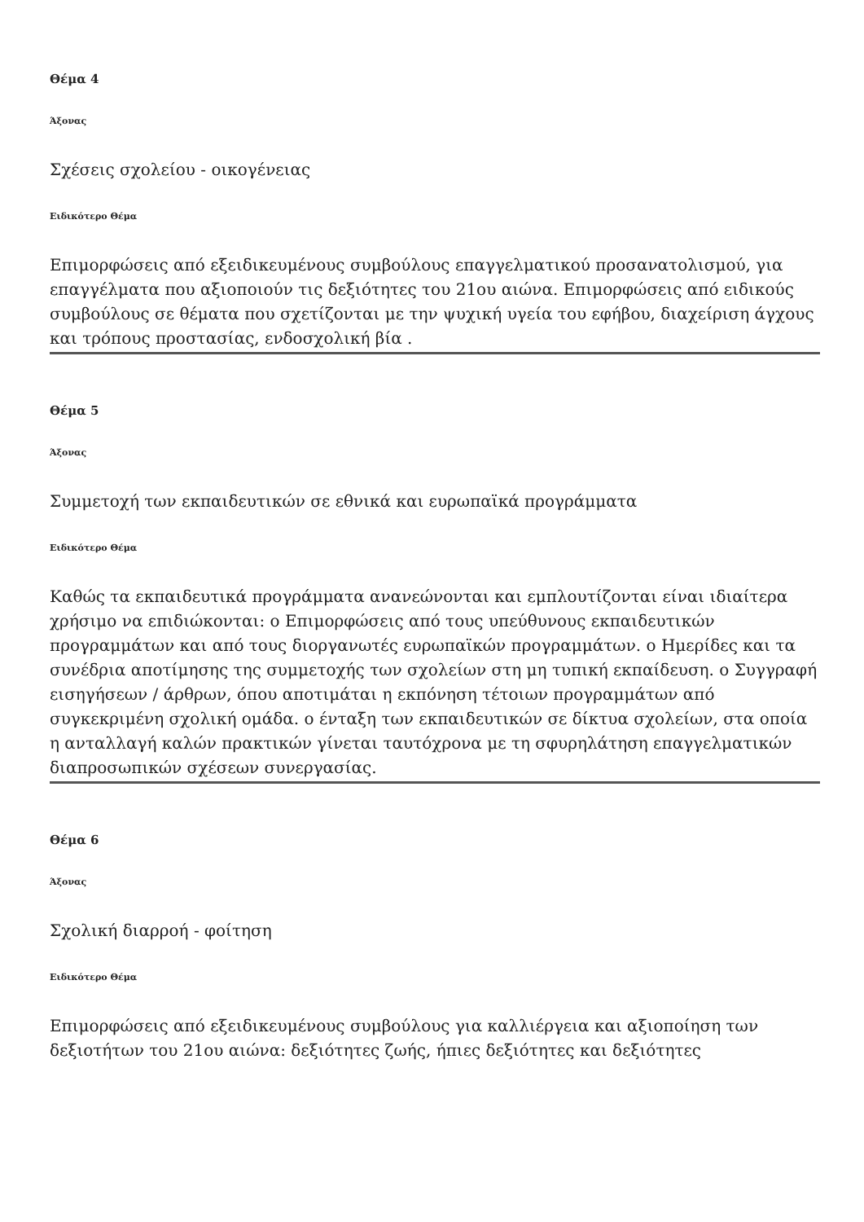Θέμα 4
Άξονας
Σχέσεις σχολείου - οικογένειας
Ειδικότερο Θέμα
Επιμορφώσεις από εξειδικευμένους συμβούλους επαγγελματικού προσανατολισμού, για επαγγέλματα που αξιοποιούν τις δεξιότητες του 21ου αιώνα. Επιμορφώσεις από ειδικούς συμβούλους σε θέματα που σχετίζονται με την ψυχική υγεία του εφήβου, διαχείριση άγχους και τρόπους προστασίας, ενδοσχολική βία .
Θέμα 5
Άξονας
Συμμετοχή των εκπαιδευτικών σε εθνικά και ευρωπαϊκά προγράμματα
Ειδικότερο Θέμα
Καθώς τα εκπαιδευτικά προγράμματα ανανεώνονται και εμπλουτίζονται είναι ιδιαίτερα χρήσιμο να επιδιώκονται: ο Επιμορφώσεις από τους υπεύθυνους εκπαιδευτικών προγραμμάτων και από τους διοργανωτές ευρωπαϊκών προγραμμάτων. ο Ημερίδες και τα συνέδρια αποτίμησης της συμμετοχής των σχολείων στη μη τυπική εκπαίδευση. ο Συγγραφή εισηγήσεων / άρθρων, όπου αποτιμάται η εκπόνηση τέτοιων προγραμμάτων από συγκεκριμένη σχολική ομάδα. ο ένταξη των εκπαιδευτικών σε δίκτυα σχολείων, στα οποία η ανταλλαγή καλών πρακτικών γίνεται ταυτόχρονα με τη σφυρηλάτηση επαγγελματικών διαπροσωπικών σχέσεων συνεργασίας.
Θέμα 6
Άξονας
Σχολική διαρροή - φοίτηση
Ειδικότερο Θέμα
Επιμορφώσεις από εξειδικευμένους συμβούλους για καλλιέργεια και αξιοποίηση των δεξιοτήτων του 21ου αιώνα: δεξιότητες ζωής, ήπιες δεξιότητες και δεξιότητες